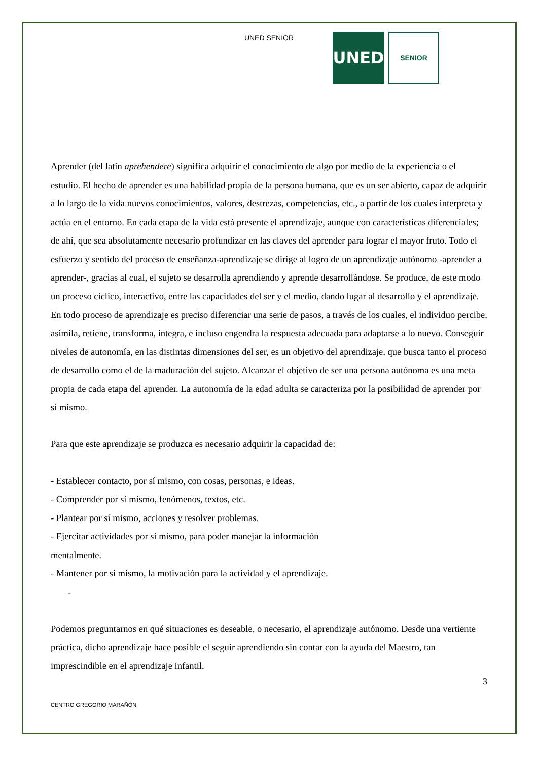UNED SENIOR
UNED
SENIOR
Aprender (del latín aprehendere) significa adquirir el conocimiento de algo por medio de la experiencia o el estudio. El hecho de aprender es una habilidad propia de la persona humana, que es un ser abierto, capaz de adquirir a lo largo de la vida nuevos conocimientos, valores, destrezas, competencias, etc., a partir de los cuales interpreta y actúa en el entorno. En cada etapa de la vida está presente el aprendizaje, aunque con características diferenciales; de ahí, que sea absolutamente necesario profundizar en las claves del aprender para lograr el mayor fruto. Todo el esfuerzo y sentido del proceso de enseñanza-aprendizaje se dirige al logro de un aprendizaje autónomo -aprender a aprender-, gracias al cual, el sujeto se desarrolla aprendiendo y aprende desarrollándose. Se produce, de este modo un proceso cíclico, interactivo, entre las capacidades del ser y el medio, dando lugar al desarrollo y el aprendizaje. En todo proceso de aprendizaje es preciso diferenciar una serie de pasos, a través de los cuales, el individuo percibe, asimila, retiene, transforma, integra, e incluso engendra la respuesta adecuada para adaptarse a lo nuevo. Conseguir niveles de autonomía, en las distintas dimensiones del ser, es un objetivo del aprendizaje, que busca tanto el proceso de desarrollo como el de la maduración del sujeto. Alcanzar el objetivo de ser una persona autónoma es una meta propia de cada etapa del aprender. La autonomía de la edad adulta se caracteriza por la posibilidad de aprender por sí mismo.
Para que este aprendizaje se produzca es necesario adquirir la capacidad de:
- Establecer contacto, por sí mismo, con cosas, personas, e ideas.
- Comprender por sí mismo, fenómenos, textos, etc.
- Plantear por sí mismo, acciones y resolver problemas.
- Ejercitar actividades por sí mismo, para poder manejar la información
mentalmente.
- Mantener por sí mismo, la motivación para la actividad y el aprendizaje.
-
Podemos preguntarnos en qué situaciones es deseable, o necesario, el aprendizaje autónomo. Desde una vertiente práctica, dicho aprendizaje hace posible el seguir aprendiendo sin contar con la ayuda del Maestro, tan imprescindible en el aprendizaje infantil.
3
CENTRO GREGORIO MARAÑÓN